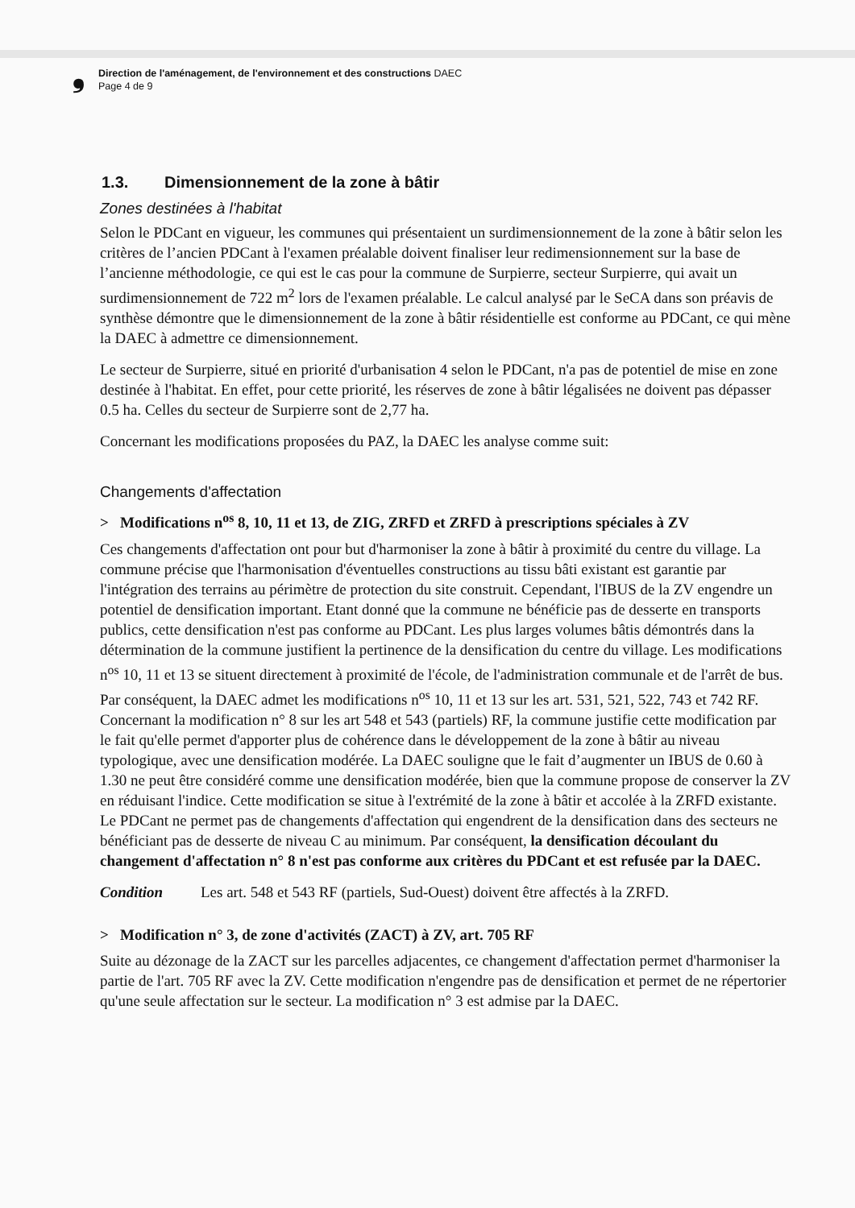❟
Direction de l'aménagement, de l'environnement et des constructions DAEC
Page 4 de 9
1.3. Dimensionnement de la zone à bâtir
Zones destinées à l'habitat
Selon le PDCant en vigueur, les communes qui présentaient un surdimensionnement de la zone à bâtir selon les critères de l’ancien PDCant à l'examen préalable doivent finaliser leur redimensionnement sur la base de l’ancienne méthodologie, ce qui est le cas pour la commune de Surpierre, secteur Surpierre, qui avait un surdimensionnement de 722 m<sup>2</sup> lors de l'examen préalable. Le calcul analysé par le SeCA dans son préavis de synthèse démontre que le dimensionnement de la zone à bâtir résidentielle est conforme au PDCant, ce qui mène la DAEC à admettre ce dimensionnement.
Le secteur de Surpierre, situé en priorité d'urbanisation 4 selon le PDCant, n'a pas de potentiel de mise en zone destinée à l'habitat. En effet, pour cette priorité, les réserves de zone à bâtir légalisées ne doivent pas dépasser 0.5 ha. Celles du secteur de Surpierre sont de 2,77 ha.
Concernant les modifications proposées du PAZ, la DAEC les analyse comme suit:
Changements d'affectation
> Modifications n<sup>os</sup> 8, 10, 11 et 13, de ZIG, ZRFD et ZRFD à prescriptions spéciales à ZV
Ces changements d'affectation ont pour but d'harmoniser la zone à bâtir à proximité du centre du village. La commune précise que l'harmonisation d'éventuelles constructions au tissu bâti existant est garantie par l'intégration des terrains au périmètre de protection du site construit. Cependant, l'IBUS de la ZV engendre un potentiel de densification important. Etant donné que la commune ne bénéficie pas de desserte en transports publics, cette densification n'est pas conforme au PDCant. Les plus larges volumes bâtis démontrés dans la détermination de la commune justifient la pertinence de la densification du centre du village. Les modifications n<sup>os</sup> 10, 11 et 13 se situent directement à proximité de l'école, de l'administration communale et de l'arrêt de bus. Par conséquent, la DAEC admet les modifications n<sup>os</sup> 10, 11 et 13 sur les art. 531, 521, 522, 743 et 742 RF. Concernant la modification n° 8 sur les art 548 et 543 (partiels) RF, la commune justifie cette modification par le fait qu'elle permet d'apporter plus de cohérence dans le développement de la zone à bâtir au niveau typologique, avec une densification modérée. La DAEC souligne que le fait d’augmenter un IBUS de 0.60 à 1.30 ne peut être considéré comme une densification modérée, bien que la commune propose de conserver la ZV en réduisant l'indice. Cette modification se situe à l'extrémité de la zone à bâtir et accolée à la ZRFD existante. Le PDCant ne permet pas de changements d'affectation qui engendrent de la densification dans des secteurs ne bénéficiant pas de desserte de niveau C au minimum. Par conséquent, la densification découlant du changement d'affectation n° 8 n'est pas conforme aux critères du PDCant et est refusée par la DAEC.
Condition Les art. 548 et 543 RF (partiels, Sud-Ouest) doivent être affectés à la ZRFD.
> Modification n° 3, de zone d'activités (ZACT) à ZV, art. 705 RF
Suite au dézonage de la ZACT sur les parcelles adjacentes, ce changement d'affectation permet d'harmoniser la partie de l'art. 705 RF avec la ZV. Cette modification n'engendre pas de densification et permet de ne répertorier qu'une seule affectation sur le secteur. La modification n° 3 est admise par la DAEC.